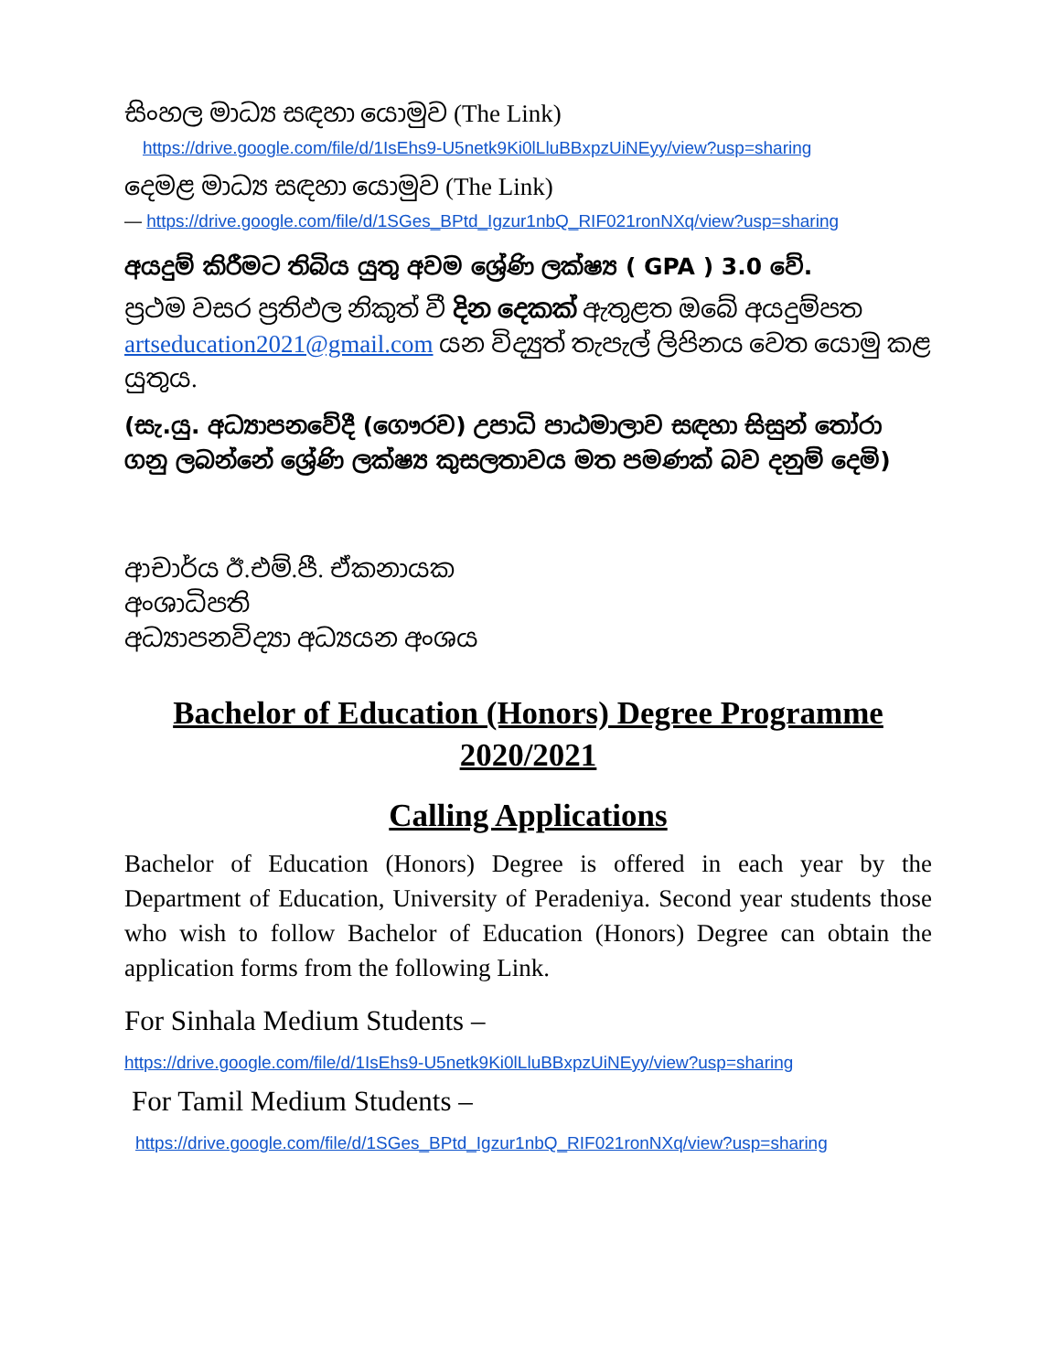සිංහල මාධ්‍ය සඳහා යොමුව (The Link)
https://drive.google.com/file/d/1IsEhs9-U5netk9Ki0lLluBBxpzUiNEyy/view?usp=sharing
දෙමළ මාධ්‍ය සඳහා යොමුව (The Link)
— https://drive.google.com/file/d/1SGes_BPtd_Igzur1nbQ_RIF021ronNXq/view?usp=sharing
අයදුම් කිරීමට තිබිය යුතු අවම ශ්‍රේණි ලක්ෂ්‍ය ( GPA ) 3.0 වේ.
ප්‍රථම වසර ප්‍රතිඵල නිකුත් වී දින දෙකක් ඇතුළත ඔබේ අයදුම්පත artseducation2021@gmail.com යන විද්‍යුත් තැපැල් ලිපිනය වෙත යොමු කළ යුතුය.
(සැ.යු. අධ්‍යාපනවේදී (ගෞරව) උපාධි පාඨමාලාව සඳහා සිසුන් තෝරා ගනු ලබන්නේ ශ්‍රේණි ලක්ෂ්‍ය කුසලතාවය මත පමණක් බව දනුම් දෙමි)
ආචාර්ය ඊ.එම්.පී. ඒකනායක
අංශාධිපති
අධ්‍යාපනවිද්‍යා අධ්‍යයන අංශය
Bachelor of Education (Honors) Degree Programme
2020/2021
Calling Applications
Bachelor of Education (Honors) Degree is offered in each year by the Department of Education, University of Peradeniya. Second year students those who wish to follow Bachelor of Education (Honors) Degree can obtain the application forms from the following Link.
For Sinhala Medium Students –
https://drive.google.com/file/d/1IsEhs9-U5netk9Ki0lLluBBxpzUiNEyy/view?usp=sharing
For Tamil Medium Students –
https://drive.google.com/file/d/1SGes_BPtd_Igzur1nbQ_RIF021ronNXq/view?usp=sharing